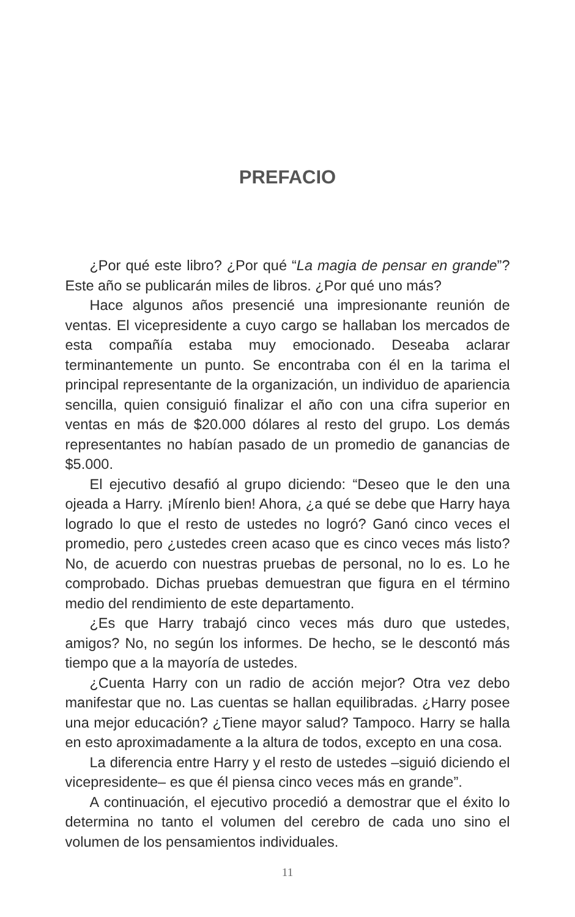PREFACIO
¿Por qué este libro? ¿Por qué “La magia de pensar en grande”? Este año se publicarán miles de libros. ¿Por qué uno más?
Hace algunos años presencié una impresionante reunión de ventas. El vicepresidente a cuyo cargo se hallaban los mercados de esta compañía estaba muy emocionado. Deseaba aclarar terminantemente un punto. Se encontraba con él en la tarima el principal representante de la organización, un individuo de apariencia sencilla, quien consiguió finalizar el año con una cifra superior en ventas en más de $20.000 dólares al resto del grupo. Los demás representantes no habían pasado de un promedio de ganancias de $5.000.
El ejecutivo desafió al grupo diciendo: “Deseo que le den una ojeada a Harry. ¡Mírenlo bien! Ahora, ¿a qué se debe que Harry haya logrado lo que el resto de ustedes no logró? Ganó cinco veces el promedio, pero ¿ustedes creen acaso que es cinco veces más listo? No, de acuerdo con nuestras pruebas de personal, no lo es. Lo he comprobado. Dichas pruebas demuestran que figura en el término medio del rendimiento de este departamento.
¿Es que Harry trabajó cinco veces más duro que ustedes, amigos? No, no según los informes. De hecho, se le descontó más tiempo que a la mayoría de ustedes.
¿Cuenta Harry con un radio de acción mejor? Otra vez debo manifestar que no. Las cuentas se hallan equilibradas. ¿Harry posee una mejor educación? ¿Tiene mayor salud? Tampoco. Harry se halla en esto aproximadamente a la altura de todos, excepto en una cosa.
La diferencia entre Harry y el resto de ustedes –siguió diciendo el vicepresidente– es que él piensa cinco veces más en grande”.
A continuación, el ejecutivo procedió a demostrar que el éxito lo determina no tanto el volumen del cerebro de cada uno sino el volumen de los pensamientos individuales.
11